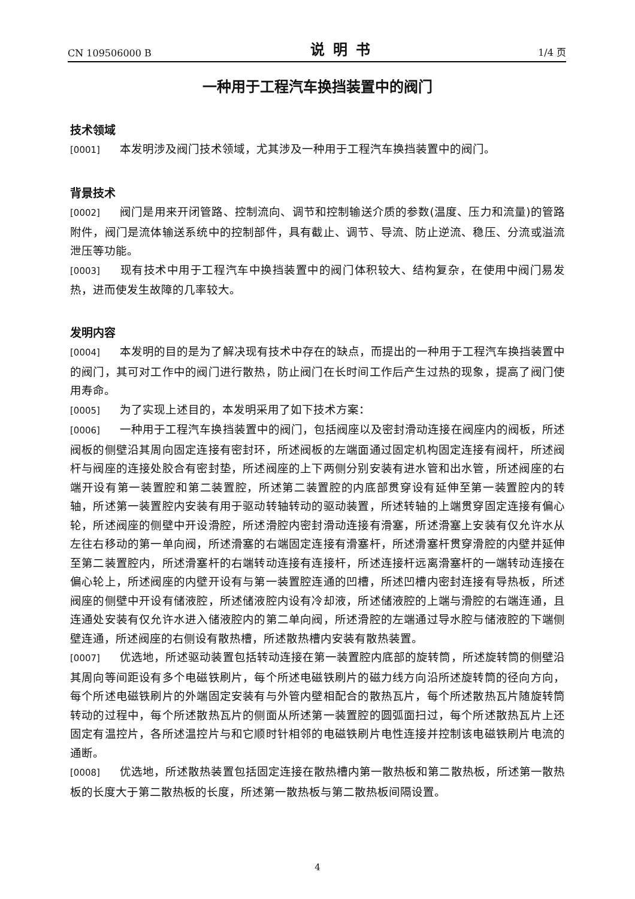CN 109506000 B 说明书 1/4 页
一种用于工程汽车换挡装置中的阀门
技术领域
[0001] 本发明涉及阀门技术领域，尤其涉及一种用于工程汽车换挡装置中的阀门。
背景技术
[0002] 阀门是用来开闭管路、控制流向、调节和控制输送介质的参数(温度、压力和流量)的管路附件，阀门是流体输送系统中的控制部件，具有截止、调节、导流、防止逆流、稳压、分流或溢流泄压等功能。
[0003] 现有技术中用于工程汽车中换挡装置中的阀门体积较大、结构复杂，在使用中阀门易发热，进而使发生故障的几率较大。
发明内容
[0004] 本发明的目的是为了解决现有技术中存在的缺点，而提出的一种用于工程汽车换挡装置中的阀门，其可对工作中的阀门进行散热，防止阀门在长时间工作后产生过热的现象，提高了阀门使用寿命。
[0005] 为了实现上述目的，本发明采用了如下技术方案：
[0006] 一种用于工程汽车换挡装置中的阀门，包括阀座以及密封滑动连接在阀座内的阀板，所述阀板的侧壁沿其周向固定连接有密封环，所述阀板的左端面通过固定机构固定连接有阀杆，所述阀杆与阀座的连接处胶合有密封垫，所述阀座的上下两侧分别安装有进水管和出水管，所述阀座的右端开设有第一装置腔和第二装置腔，所述第二装置腔的内底部贯穿设有延伸至第一装置腔内的转轴，所述第一装置腔内安装有用于驱动转轴转动的驱动装置，所述转轴的上端贯穿固定连接有偏心轮，所述阀座的侧壁中开设滑腔，所述滑腔内密封滑动连接有滑塞，所述滑塞上安装有仅允许水从左往右移动的第一单向阀，所述滑塞的右端固定连接有滑塞杆，所述滑塞杆贯穿滑腔的内壁并延伸至第二装置腔内，所述滑塞杆的右端转动连接有连接杆，所述连接杆远离滑塞杆的一端转动连接在偏心轮上，所述阀座的内壁开设有与第一装置腔连通的凹槽，所述凹槽内密封连接有导热板，所述阀座的侧壁中开设有储液腔，所述储液腔内设有冷却液，所述储液腔的上端与滑腔的右端连通，且连通处安装有仅允许水进入储液腔内的第二单向阀，所述滑腔的左端通过导水腔与储液腔的下端侧壁连通，所述阀座的右侧设有散热槽，所述散热槽内安装有散热装置。
[0007] 优选地，所述驱动装置包括转动连接在第一装置腔内底部的旋转筒，所述旋转筒的侧壁沿其周向等间距设有多个电磁铁刷片，每个所述电磁铁刷片的磁力线方向沿所述旋转筒的径向方向，每个所述电磁铁刷片的外端固定安装有与外管内壁相配合的散热瓦片，每个所述散热瓦片随旋转筒转动的过程中，每个所述散热瓦片的侧面从所述第一装置腔的圆弧面扫过，每个所述散热瓦片上还固定有温控片，各所述温控片与和它顺时针相邻的电磁铁刷片电性连接并控制该电磁铁刷片电流的通断。
[0008] 优选地，所述散热装置包括固定连接在散热槽内第一散热板和第二散热板，所述第一散热板的长度大于第二散热板的长度，所述第一散热板与第二散热板间隔设置。
4